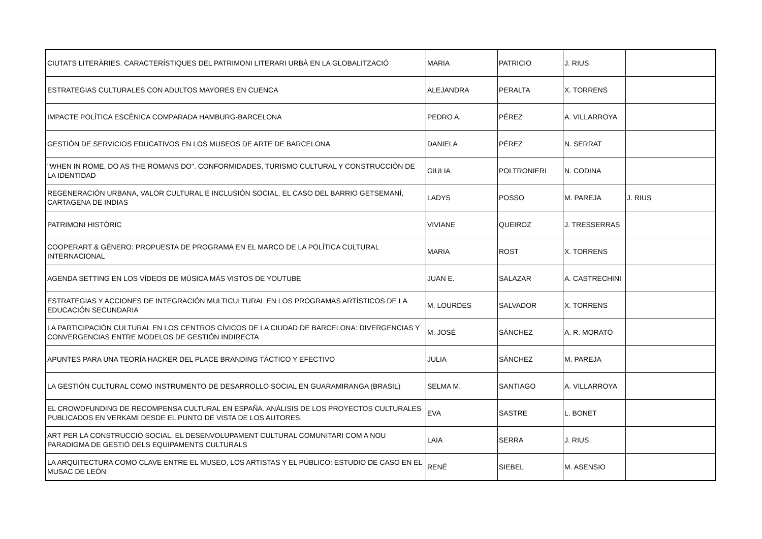| CIUTATS LITERÀRIES. CARACTERÍSTIQUES DEL PATRIMONI LITERARI URBÀ EN LA GLOBALITZACIÓ | MARIA | PATRICIO | J. RIUS | |
| ESTRATEGIAS CULTURALES CON ADULTOS MAYORES EN CUENCA | ALEJANDRA | PERALTA | X. TORRENS | |
| IMPACTE POLÍTICA ESCÈNICA COMPARADA HAMBURG-BARCELONA | PEDRO A. | PÉREZ | A. VILLARROYA | |
| GESTIÓN DE SERVICIOS EDUCATIVOS EN LOS MUSEOS DE ARTE DE BARCELONA | DANIELA | PÉREZ | N. SERRAT | |
| "WHEN IN ROME, DO AS THE ROMANS DO". CONFORMIDADES, TURISMO CULTURAL Y CONSTRUCCIÓN DE LA IDENTIDAD | GIULIA | POLTRONIERI | N. CODINA | |
| REGENERACIÓN URBANA, VALOR CULTURAL E INCLUSIÓN SOCIAL. EL CASO DEL BARRIO GETSEMANÍ, CARTAGENA DE INDIAS | LADYS | POSSO | M. PAREJA | J. RIUS |
| PATRIMONI HISTÒRIC | VIVIANE | QUEIROZ | J. TRESSERRAS | |
| COOPERART & GÉNERO: PROPUESTA DE PROGRAMA EN EL MARCO DE LA POLÍTICA CULTURAL INTERNACIONAL | MARIA | ROST | X. TORRENS | |
| AGENDA SETTING EN LOS VÍDEOS DE MÚSICA MÁS VISTOS DE YOUTUBE | JUAN E. | SALAZAR | A. CASTRECHINI | |
| ESTRATEGIAS Y ACCIONES DE INTEGRACIÓN MULTICULTURAL EN LOS PROGRAMAS ARTÍSTICOS DE LA EDUCACIÓN SECUNDARIA | M. LOURDES | SALVADOR | X. TORRENS | |
| LA PARTICIPACIÓN CULTURAL EN LOS CENTROS CÍVICOS DE LA CIUDAD DE BARCELONA: DIVERGENCIAS Y CONVERGENCIAS ENTRE MODELOS DE GESTIÓN INDIRECTA | M. JOSÉ | SÁNCHEZ | A. R. MORATÓ | |
| APUNTES PARA UNA TEORÍA HACKER DEL PLACE BRANDING TÁCTICO Y EFECTIVO | JULIA | SÁNCHEZ | M. PAREJA | |
| LA GESTIÓN CULTURAL COMO INSTRUMENTO DE DESARROLLO SOCIAL EN GUARAMIRANGA (BRASIL) | SELMA M. | SANTIAGO | A. VILLARROYA | |
| EL CROWDFUNDING DE RECOMPENSA CULTURAL EN ESPAÑA. ANÁLISIS DE LOS PROYECTOS CULTURALES PUBLICADOS EN VERKAMI DESDE EL PUNTO DE VISTA DE LOS AUTORES. | EVA | SASTRE | L. BONET | |
| ART PER LA CONSTRUCCIÓ SOCIAL. EL DESENVOLUPAMENT CULTURAL COMUNITARI COM A NOU PARADIGMA DE GESTIÓ DELS EQUIPAMENTS CULTURALS | LAIA | SERRA | J. RIUS | |
| LA ARQUITECTURA COMO CLAVE ENTRE EL MUSEO, LOS ARTISTAS Y EL PÚBLICO: ESTUDIO DE CASO EN EL MUSAC DE LEÓN | RENÉ | SIEBEL | M. ASENSIO | |